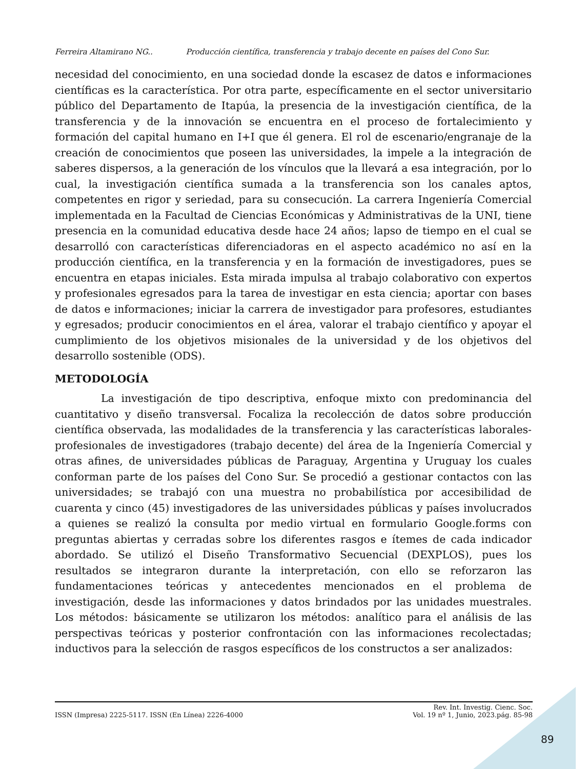Ferreira Altamirano NG.. Producción científica, transferencia y trabajo decente en países del Cono Sur.
necesidad del conocimiento, en una sociedad donde la escasez de datos e informaciones científicas es la característica. Por otra parte, específicamente en el sector universitario público del Departamento de Itapúa, la presencia de la investigación científica, de la transferencia y de la innovación se encuentra en el proceso de fortalecimiento y formación del capital humano en I+I que él genera. El rol de escenario/engranaje de la creación de conocimientos que poseen las universidades, la impele a la integración de saberes dispersos, a la generación de los vínculos que la llevará a esa integración, por lo cual, la investigación científica sumada a la transferencia son los canales aptos, competentes en rigor y seriedad, para su consecución. La carrera Ingeniería Comercial implementada en la Facultad de Ciencias Económicas y Administrativas de la UNI, tiene presencia en la comunidad educativa desde hace 24 años; lapso de tiempo en el cual se desarrolló con características diferenciadoras en el aspecto académico no así en la producción científica, en la transferencia y en la formación de investigadores, pues se encuentra en etapas iniciales. Esta mirada impulsa al trabajo colaborativo con expertos y profesionales egresados para la tarea de investigar en esta ciencia; aportar con bases de datos e informaciones; iniciar la carrera de investigador para profesores, estudiantes y egresados; producir conocimientos en el área, valorar el trabajo científico y apoyar el cumplimiento de los objetivos misionales de la universidad y de los objetivos del desarrollo sostenible (ODS).
METODOLOGÍA
La investigación de tipo descriptiva, enfoque mixto con predominancia del cuantitativo y diseño transversal. Focaliza la recolección de datos sobre producción científica observada, las modalidades de la transferencia y las características laborales-profesionales de investigadores (trabajo decente) del área de la Ingeniería Comercial y otras afines, de universidades públicas de Paraguay, Argentina y Uruguay los cuales conforman parte de los países del Cono Sur. Se procedió a gestionar contactos con las universidades; se trabajó con una muestra no probabilística por accesibilidad de cuarenta y cinco (45) investigadores de las universidades públicas y países involucrados a quienes se realizó la consulta por medio virtual en formulario Google.forms con preguntas abiertas y cerradas sobre los diferentes rasgos e ítemes de cada indicador abordado. Se utilizó el Diseño Transformativo Secuencial (DEXPLOS), pues los resultados se integraron durante la interpretación, con ello se reforzaron las fundamentaciones teóricas y antecedentes mencionados en el problema de investigación, desde las informaciones y datos brindados por las unidades muestrales. Los métodos: básicamente se utilizaron los métodos: analítico para el análisis de las perspectivas teóricas y posterior confrontación con las informaciones recolectadas; inductivos para la selección de rasgos específicos de los constructos a ser analizados:
ISSN (Impresa) 2225-5117. ISSN (En Línea) 2226-4000
Rev. Int. Investig. Cienc. Soc.
Vol. 19 nº 1, Junio, 2023.pág. 85-98
89